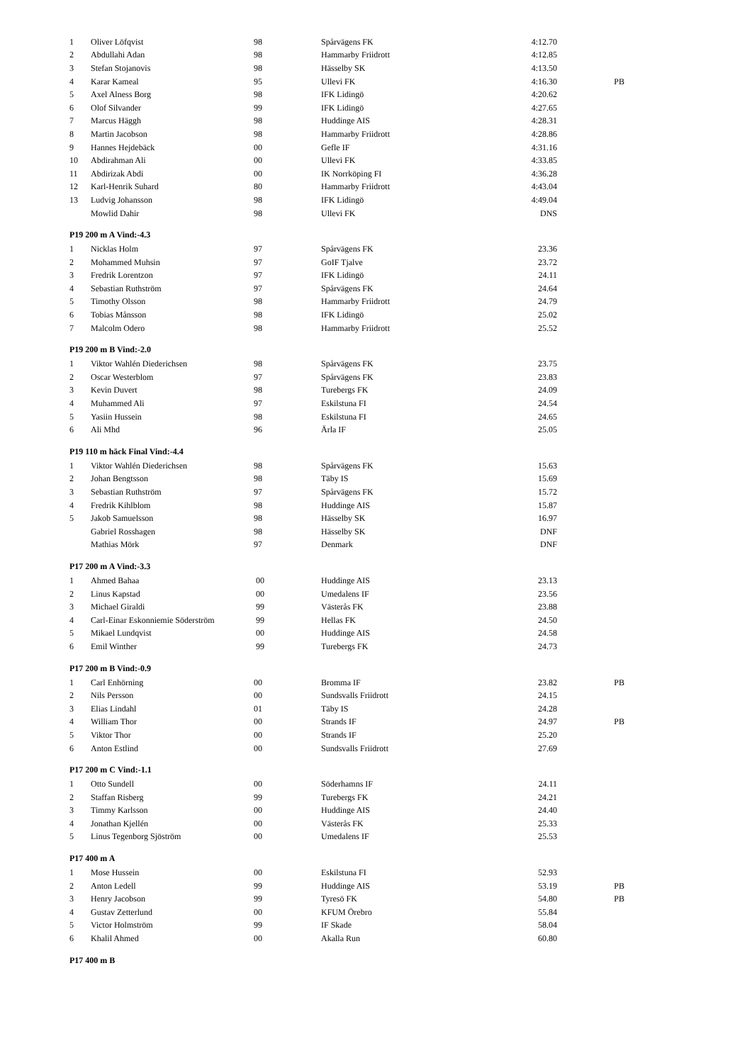| 1 | Oliver Löfqvist | 98 | Spårvägens FK | 4:12.70 | |
| 2 | Abdullahi Adan | 98 | Hammarby Friidrott | 4:12.85 | |
| 3 | Stefan Stojanovis | 98 | Hässelby SK | 4:13.50 | |
| 4 | Karar Kameal | 95 | Ullevi FK | 4:16.30 | PB |
| 5 | Axel Alness Borg | 98 | IFK Lidingö | 4:20.62 | |
| 6 | Olof Silvander | 99 | IFK Lidingö | 4:27.65 | |
| 7 | Marcus Häggh | 98 | Huddinge AIS | 4:28.31 | |
| 8 | Martin Jacobson | 98 | Hammarby Friidrott | 4:28.86 | |
| 9 | Hannes Hejdebäck | 00 | Gefle IF | 4:31.16 | |
| 10 | Abdirahman Ali | 00 | Ullevi FK | 4:33.85 | |
| 11 | Abdirizak Abdi | 00 | IK Norrköping FI | 4:36.28 | |
| 12 | Karl-Henrik Suhard | 80 | Hammarby Friidrott | 4:43.04 | |
| 13 | Ludvig Johansson | 98 | IFK Lidingö | 4:49.04 | |
| | Mowlid Dahir | 98 | Ullevi FK | DNS | |
P19 200 m A Vind:-4.3
| 1 | Nicklas Holm | 97 | Spårvägens FK | 23.36 | |
| 2 | Mohammed Muhsin | 97 | GoIF Tjalve | 23.72 | |
| 3 | Fredrik Lorentzon | 97 | IFK Lidingö | 24.11 | |
| 4 | Sebastian Ruthström | 97 | Spårvägens FK | 24.64 | |
| 5 | Timothy Olsson | 98 | Hammarby Friidrott | 24.79 | |
| 6 | Tobias Månsson | 98 | IFK Lidingö | 25.02 | |
| 7 | Malcolm Odero | 98 | Hammarby Friidrott | 25.52 | |
P19 200 m B Vind:-2.0
| 1 | Viktor Wahlén Diederichsen | 98 | Spårvägens FK | 23.75 | |
| 2 | Oscar Westerblom | 97 | Spårvägens FK | 23.83 | |
| 3 | Kevin Duvert | 98 | Turebergs FK | 24.09 | |
| 4 | Muhammed Ali | 97 | Eskilstuna FI | 24.54 | |
| 5 | Yasiin Hussein | 98 | Eskilstuna FI | 24.65 | |
| 6 | Ali Mhd | 96 | Ärla IF | 25.05 | |
P19 110 m häck Final Vind:-4.4
| 1 | Viktor Wahlén Diederichsen | 98 | Spårvägens FK | 15.63 | |
| 2 | Johan Bengtsson | 98 | Täby IS | 15.69 | |
| 3 | Sebastian Ruthström | 97 | Spårvägens FK | 15.72 | |
| 4 | Fredrik Kihlblom | 98 | Huddinge AIS | 15.87 | |
| 5 | Jakob Samuelsson | 98 | Hässelby SK | 16.97 | |
| | Gabriel Rosshagen | 98 | Hässelby SK | DNF | |
| | Mathias Mörk | 97 | Denmark | DNF | |
P17 200 m A Vind:-3.3
| 1 | Ahmed Bahaa | 00 | Huddinge AIS | 23.13 | |
| 2 | Linus Kapstad | 00 | Umedalens IF | 23.56 | |
| 3 | Michael Giraldi | 99 | Västerås FK | 23.88 | |
| 4 | Carl-Einar Eskonniemie Söderström | 99 | Hellas FK | 24.50 | |
| 5 | Mikael Lundqvist | 00 | Huddinge AIS | 24.58 | |
| 6 | Emil Winther | 99 | Turebergs FK | 24.73 | |
P17 200 m B Vind:-0.9
| 1 | Carl Enhörning | 00 | Bromma IF | 23.82 | PB |
| 2 | Nils Persson | 00 | Sundsvalls Friidrott | 24.15 | |
| 3 | Elias Lindahl | 01 | Täby IS | 24.28 | |
| 4 | William Thor | 00 | Strands IF | 24.97 | PB |
| 5 | Viktor Thor | 00 | Strands IF | 25.20 | |
| 6 | Anton Estlind | 00 | Sundsvalls Friidrott | 27.69 | |
P17 200 m C Vind:-1.1
| 1 | Otto Sundell | 00 | Söderhamns IF | 24.11 | |
| 2 | Staffan Risberg | 99 | Turebergs FK | 24.21 | |
| 3 | Timmy Karlsson | 00 | Huddinge AIS | 24.40 | |
| 4 | Jonathan Kjellén | 00 | Västerås FK | 25.33 | |
| 5 | Linus Tegenborg Sjöström | 00 | Umedalens IF | 25.53 | |
P17 400 m A
| 1 | Mose Hussein | 00 | Eskilstuna FI | 52.93 | |
| 2 | Anton Ledell | 99 | Huddinge AIS | 53.19 | PB |
| 3 | Henry Jacobson | 99 | Tyresö FK | 54.80 | PB |
| 4 | Gustav Zetterlund | 00 | KFUM Örebro | 55.84 | |
| 5 | Victor Holmström | 99 | IF Skade | 58.04 | |
| 6 | Khalil Ahmed | 00 | Akalla Run | 60.80 | |
P17 400 m B